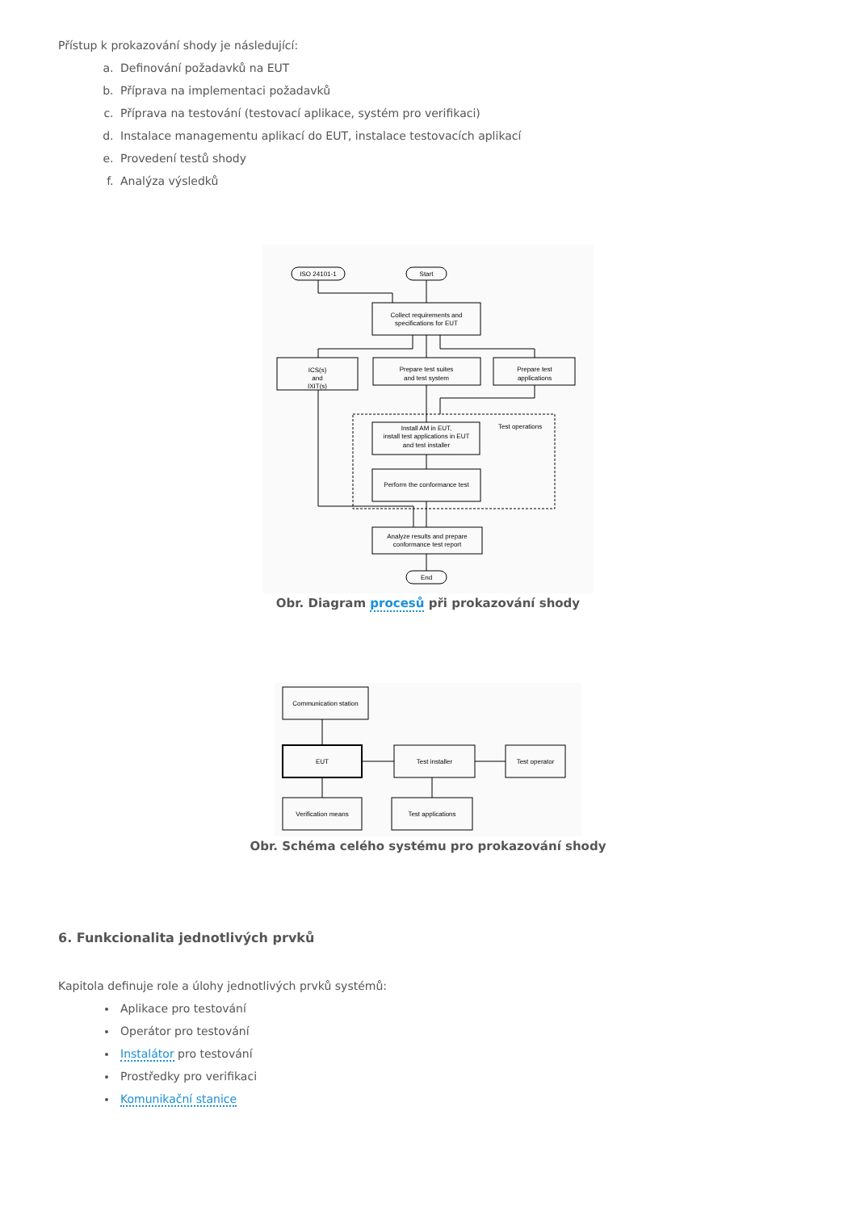Přístup k prokazování shody je následující:
a. Definování požadavků na EUT
b. Příprava na implementaci požadavků
c. Příprava na testování (testovací aplikace, systém pro verifikaci)
d. Instalace managementu aplikací do EUT, instalace testovacích aplikací
e. Provedení testů shody
f. Analýza výsledků
ISO 24101-1
Start
Collect requirements and
specifications for EUT
ICS(s)
and
IXIT(s)
Prepare test suites
and test system
Prepare test
applications
Test operations
Install AM in EUT,
install test applications in EUT
and test installer
Perform the conformance test
Analyze results and prepare
conformance test report
End
Obr. Diagram procesů při prokazování shody
Communication station
EUT
Test installer
Test operator
Verification means
Test applications
Obr. Schéma celého systému pro prokazování shody
6. Funkcionalita jednotlivých prvků
Kapitola definuje role a úlohy jednotlivých prvků systémů:
Aplikace pro testování
Operátor pro testování
Instalátor pro testování
Prostředky pro verifikaci
Komunikační stanice